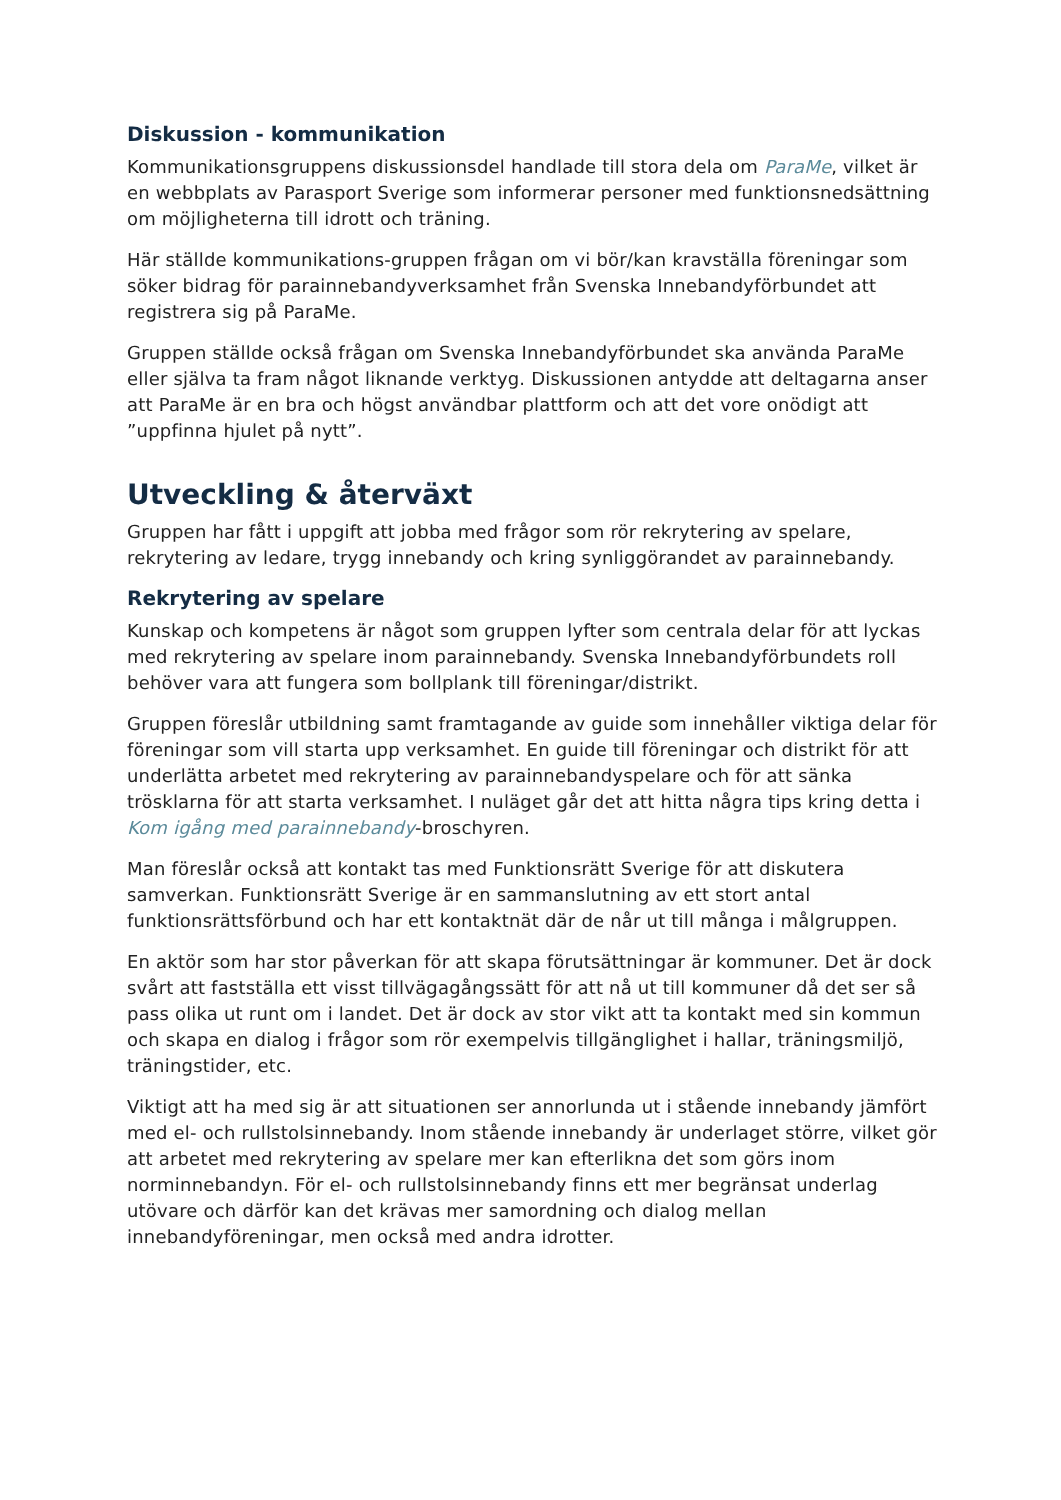Diskussion - kommunikation
Kommunikationsgruppens diskussionsdel handlade till stora dela om ParaMe, vilket är en webbplats av Parasport Sverige som informerar personer med funktionsnedsättning om möjligheterna till idrott och träning.
Här ställde kommunikations-gruppen frågan om vi bör/kan kravställa föreningar som söker bidrag för parainnebandyverksamhet från Svenska Innebandyförbundet att registrera sig på ParaMe.
Gruppen ställde också frågan om Svenska Innebandyförbundet ska använda ParaMe eller själva ta fram något liknande verktyg. Diskussionen antydde att deltagarna anser att ParaMe är en bra och högst användbar plattform och att det vore onödigt att ”uppfinna hjulet på nytt”.
Utveckling & återväxt
Gruppen har fått i uppgift att jobba med frågor som rör rekrytering av spelare, rekrytering av ledare, trygg innebandy och kring synliggörandet av parainnebandy.
Rekrytering av spelare
Kunskap och kompetens är något som gruppen lyfter som centrala delar för att lyckas med rekrytering av spelare inom parainnebandy. Svenska Innebandyförbundets roll behöver vara att fungera som bollplank till föreningar/distrikt.
Gruppen föreslår utbildning samt framtagande av guide som innehåller viktiga delar för föreningar som vill starta upp verksamhet. En guide till föreningar och distrikt för att underlätta arbetet med rekrytering av parainnebandyspelare och för att sänka trösklarna för att starta verksamhet. I nuläget går det att hitta några tips kring detta i Kom igång med parainnebandy-broschyren.
Man föreslår också att kontakt tas med Funktionsrätt Sverige för att diskutera samverkan. Funktionsrätt Sverige är en sammanslutning av ett stort antal funktionsrättsförbund och har ett kontaktnät där de når ut till många i målgruppen.
En aktör som har stor påverkan för att skapa förutsättningar är kommuner. Det är dock svårt att fastställa ett visst tillvägagångssätt för att nå ut till kommuner då det ser så pass olika ut runt om i landet. Det är dock av stor vikt att ta kontakt med sin kommun och skapa en dialog i frågor som rör exempelvis tillgänglighet i hallar, träningsmiljö, träningstider, etc.
Viktigt att ha med sig är att situationen ser annorlunda ut i stående innebandy jämfört med el- och rullstolsinnebandy. Inom stående innebandy är underlaget större, vilket gör att arbetet med rekrytering av spelare mer kan efterlikna det som görs inom norminnebandyn. För el- och rullstolsinnebandy finns ett mer begränsat underlag utövare och därför kan det krävas mer samordning och dialog mellan innebandyföreningar, men också med andra idrotter.